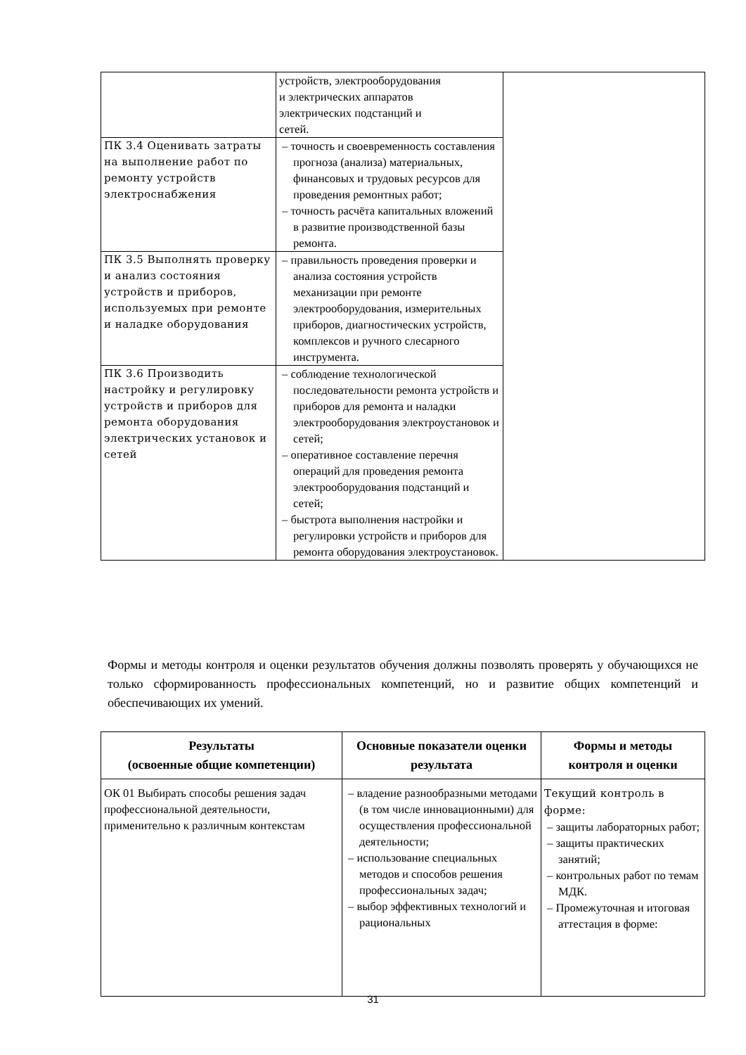| | устройств, электрооборудования и электрических аппаратов электрических подстанций и сетей. | |
| ПК 3.4 Оценивать затраты на выполнение работ по ремонту устройств электроснабжения | – точность и своевременность составления прогноза (анализа) материальных, финансовых и трудовых ресурсов для проведения ремонтных работ; – точность расчёта капитальных вложений в развитие производственной базы ремонта. | |
| ПК 3.5 Выполнять проверку и анализ состояния устройств и приборов, используемых при ремонте и наладке оборудования | – правильность проведения проверки и анализа состояния устройств механизации при ремонте электрооборудования, измерительных приборов, диагностических устройств, комплексов и ручного слесарного инструмента. | |
| ПК 3.6 Производить настройку и регулировку устройств и приборов для ремонта оборудования электрических установок и сетей | – соблюдение технологической последовательности ремонта устройств и приборов для ремонта и наладки электрооборудования электроустановок и сетей; – оперативное составление перечня операций для проведения ремонта электрооборудования подстанций и сетей; – быстрота выполнения настройки и регулировки устройств и приборов для ремонта оборудования электроустановок. | |
Формы и методы контроля и оценки результатов обучения должны позволять проверять у обучающихся не только сформированность профессиональных компетенций, но и развитие общих компетенций и обеспечивающих их умений.
| Результаты (освоенные общие компетенции) | Основные показатели оценки результата | Формы и методы контроля и оценки |
| --- | --- | --- |
| ОК 01 Выбирать способы решения задач профессиональной деятельности, применительно к различным контекстам | – владение разнообразными методами (в том числе инновационными) для осуществления профессиональной деятельности; – использование специальных методов и способов решения профессиональных задач; – выбор эффективных технологий и рациональных | Текущий контроль в форме: – защиты лабораторных работ; – защиты практических занятий; – контрольных работ по темам МДК. – Промежуточная и итоговая аттестация в форме: |
31